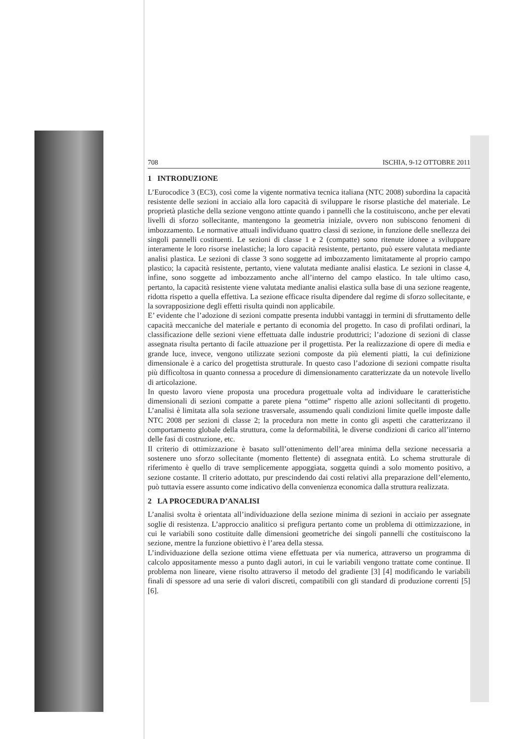708 ISCHIA, 9-12 OTTOBRE 2011
1 INTRODUZIONE
L’Eurocodice 3 (EC3), così come la vigente normativa tecnica italiana (NTC 2008) subordina la capacità resistente delle sezioni in acciaio alla loro capacità di sviluppare le risorse plastiche del materiale. Le proprietà plastiche della sezione vengono attinte quando i pannelli che la costituiscono, anche per elevati livelli di sforzo sollecitante, mantengono la geometria iniziale, ovvero non subiscono fenomeni di imbozzamento. Le normative attuali individuano quattro classi di sezione, in funzione delle snellezza dei singoli pannelli costituenti. Le sezioni di classe 1 e 2 (compatte) sono ritenute idonee a sviluppare interamente le loro risorse inelastiche; la loro capacità resistente, pertanto, può essere valutata mediante analisi plastica. Le sezioni di classe 3 sono soggette ad imbozzamento limitatamente al proprio campo plastico; la capacità resistente, pertanto, viene valutata mediante analisi elastica. Le sezioni in classe 4, infine, sono soggette ad imbozzamento anche all’interno del campo elastico. In tale ultimo caso, pertanto, la capacità resistente viene valutata mediante analisi elastica sulla base di una sezione reagente, ridotta rispetto a quella effettiva. La sezione efficace risulta dipendere dal regime di sforzo sollecitante, e la sovrapposizione degli effetti risulta quindi non applicabile.
E’ evidente che l’adozione di sezioni compatte presenta indubbi vantaggi in termini di sfruttamento delle capacità meccaniche del materiale e pertanto di economia del progetto. In caso di profilati ordinari, la classificazione delle sezioni viene effettuata dalle industrie produttrici; l’adozione di sezioni di classe assegnata risulta pertanto di facile attuazione per il progettista. Per la realizzazione di opere di media e grande luce, invece, vengono utilizzate sezioni composte da più elementi piatti, la cui definizione dimensionale è a carico del progettista strutturale. In questo caso l’adozione di sezioni compatte risulta più difficoltosa in quanto connessa a procedure di dimensionamento caratterizzate da un notevole livello di articolazione.
In questo lavoro viene proposta una procedura progettuale volta ad individuare le caratteristiche dimensionali di sezioni compatte a parete piena “ottime” rispetto alle azioni sollecitanti di progetto. L’analisi è limitata alla sola sezione trasversale, assumendo quali condizioni limite quelle imposte dalle NTC 2008 per sezioni di classe 2; la procedura non mette in conto gli aspetti che caratterizzano il comportamento globale della struttura, come la deformabilità, le diverse condizioni di carico all’interno delle fasi di costruzione, etc.
Il criterio di ottimizzazione è basato sull’ottenimento dell’area minima della sezione necessaria a sostenere uno sforzo sollecitante (momento flettente) di assegnata entità. Lo schema strutturale di riferimento è quello di trave semplicemente appoggiata, soggetta quindi a solo momento positivo, a sezione costante. Il criterio adottato, pur prescindendo dai costi relativi alla preparazione dell’elemento, può tuttavia essere assunto come indicativo della convenienza economica dalla struttura realizzata.
2 LA PROCEDURA D’ANALISI
L’analisi svolta è orientata all’individuazione della sezione minima di sezioni in acciaio per assegnate soglie di resistenza. L’approccio analitico si prefigura pertanto come un problema di ottimizzazione, in cui le variabili sono costituite dalle dimensioni geometriche dei singoli pannelli che costituiscono la sezione, mentre la funzione obiettivo è l’area della stessa.
L’individuazione della sezione ottima viene effettuata per via numerica, attraverso un programma di calcolo appositamente messo a punto dagli autori, in cui le variabili vengono trattate come continue. Il problema non lineare, viene risolto attraverso il metodo del gradiente [3] [4] modificando le variabili finali di spessore ad una serie di valori discreti, compatibili con gli standard di produzione correnti [5] [6].